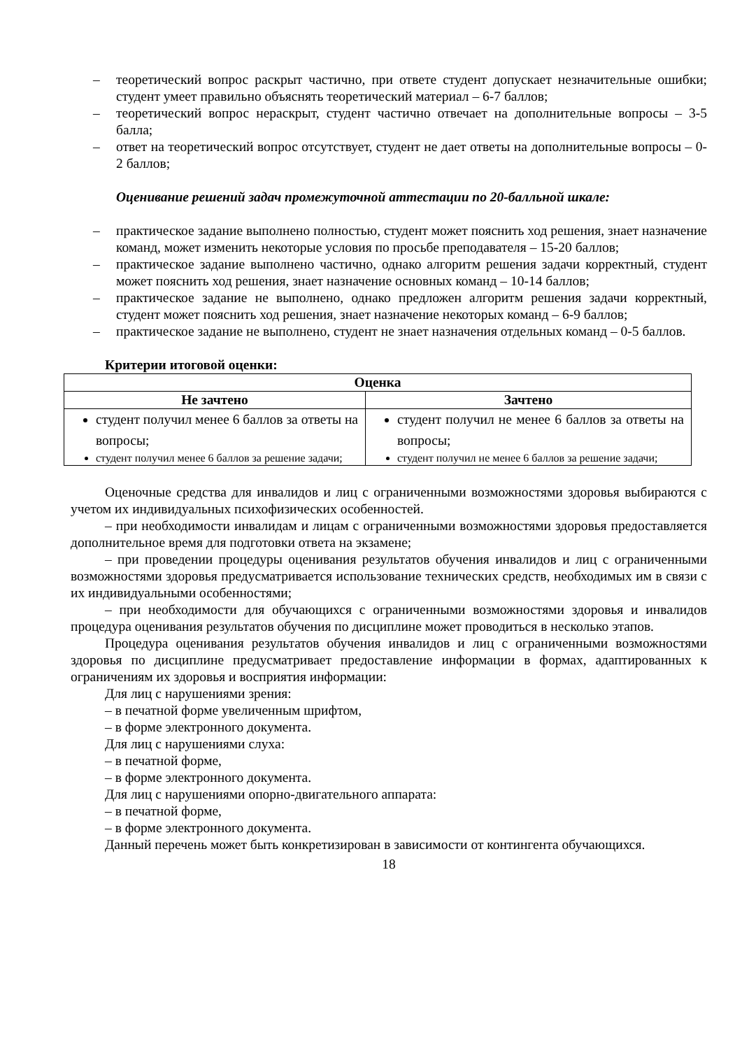– теоретический вопрос раскрыт частично, при ответе студент допускает незначительные ошибки; студент умеет правильно объяснять теоретический материал – 6-7 баллов;
– теоретический вопрос нераскрыт, студент частично отвечает на дополнительные вопросы – 3-5 балла;
– ответ на теоретический вопрос отсутствует, студент не дает ответы на дополнительные вопросы – 0-2 баллов;
Оценивание решений задач промежуточной аттестации по 20-балльной шкале:
– практическое задание выполнено полностью, студент может пояснить ход решения, знает назначение команд, может изменить некоторые условия по просьбе преподавателя – 15-20 баллов;
– практическое задание выполнено частично, однако алгоритм решения задачи корректный, студент может пояснить ход решения, знает назначение основных команд – 10-14 баллов;
– практическое задание не выполнено, однако предложен алгоритм решения задачи корректный, студент может пояснить ход решения, знает назначение некоторых команд – 6-9 баллов;
– практическое задание не выполнено, студент не знает назначения отдельных команд – 0-5 баллов.
Критерии итоговой оценки:
| Оценка | |
| --- | --- |
| Не зачтено | Зачтено |
| студент получил менее 6 баллов за ответы на вопросы; студент получил менее 6 баллов за решение задачи; | студент получил не менее 6 баллов за ответы на вопросы; студент получил не менее 6 баллов за решение задачи; |
Оценочные средства для инвалидов и лиц с ограниченными возможностями здоровья выбираются с учетом их индивидуальных психофизических особенностей.
– при необходимости инвалидам и лицам с ограниченными возможностями здоровья предоставляется дополнительное время для подготовки ответа на экзамене;
– при проведении процедуры оценивания результатов обучения инвалидов и лиц с ограниченными возможностями здоровья предусматривается использование технических средств, необходимых им в связи с их индивидуальными особенностями;
– при необходимости для обучающихся с ограниченными возможностями здоровья и инвалидов процедура оценивания результатов обучения по дисциплине может проводиться в несколько этапов.
Процедура оценивания результатов обучения инвалидов и лиц с ограниченными возможностями здоровья по дисциплине предусматривает предоставление информации в формах, адаптированных к ограничениям их здоровья и восприятия информации:
Для лиц с нарушениями зрения:
– в печатной форме увеличенным шрифтом,
– в форме электронного документа.
Для лиц с нарушениями слуха:
– в печатной форме,
– в форме электронного документа.
Для лиц с нарушениями опорно-двигательного аппарата:
– в печатной форме,
– в форме электронного документа.
Данный перечень может быть конкретизирован в зависимости от контингента обучающихся.
18